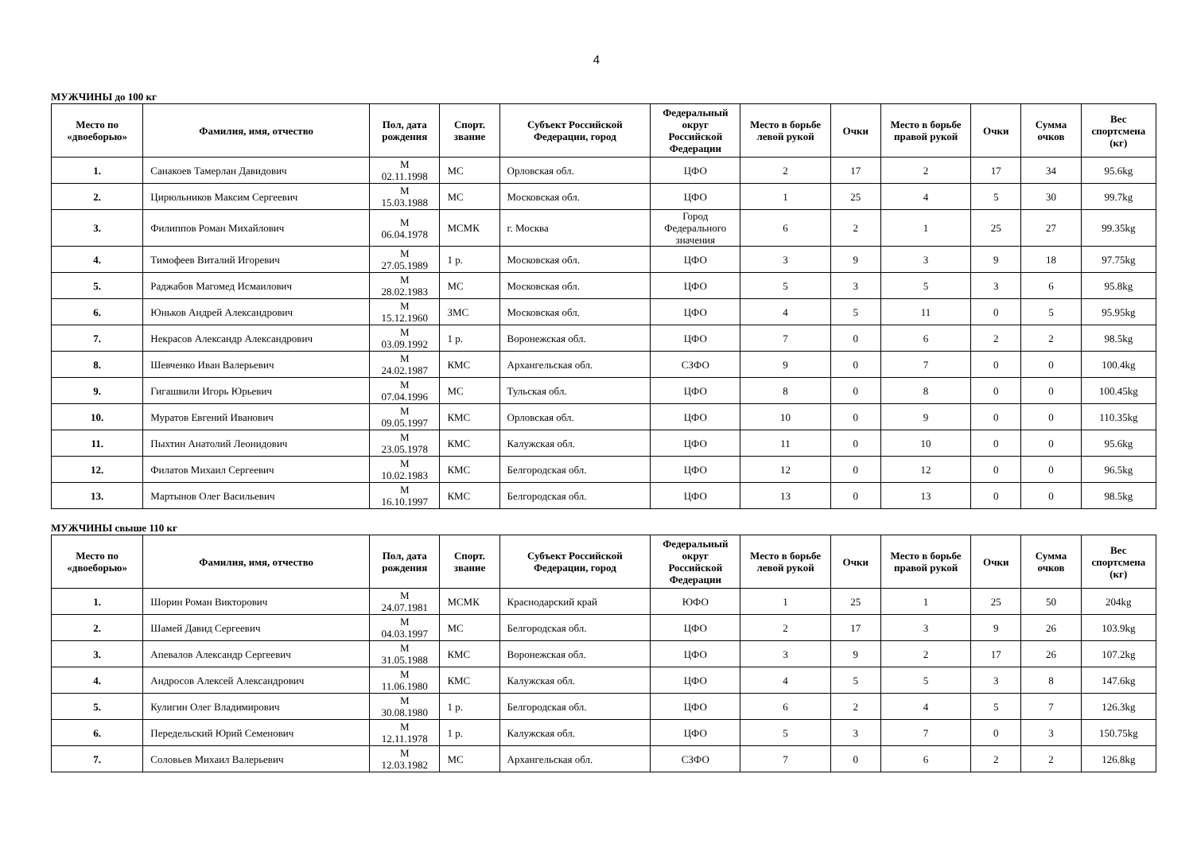4
МУЖЧИНЫ до 100 кг
| Место по «двоеборью» | Фамилия, имя, отчество | Пол, дата рождения | Спорт. звание | Субъект Российской Федерации, город | Федеральный округ Российской Федерации | Место в борьбе левой рукой | Очки | Место в борьбе правой рукой | Очки | Сумма очков | Вес спортсмена (кг) |
| --- | --- | --- | --- | --- | --- | --- | --- | --- | --- | --- | --- |
| 1. | Санакоев Тамерлан Давидович | М 02.11.1998 | МС | Орловская обл. | ЦФО | 2 | 17 | 2 | 17 | 34 | 95.6kg |
| 2. | Цирюльников Максим Сергеевич | М 15.03.1988 | МС | Московская обл. | ЦФО | 1 | 25 | 4 | 5 | 30 | 99.7kg |
| 3. | Филиппов Роман Михайлович | М 06.04.1978 | МСМК | г. Москва | Город Федерального значения | 6 | 2 | 1 | 25 | 27 | 99.35kg |
| 4. | Тимофеев Виталий Игоревич | М 27.05.1989 | 1 р. | Московская обл. | ЦФО | 3 | 9 | 3 | 9 | 18 | 97.75kg |
| 5. | Раджабов Магомед Исмаилович | М 28.02.1983 | МС | Московская обл. | ЦФО | 5 | 3 | 5 | 3 | 6 | 95.8kg |
| 6. | Юньков Андрей Александрович | М 15.12.1960 | ЗМС | Московская обл. | ЦФО | 4 | 5 | 11 | 0 | 5 | 95.95kg |
| 7. | Некрасов Александр Александрович | М 03.09.1992 | 1 р. | Воронежская обл. | ЦФО | 7 | 0 | 6 | 2 | 2 | 98.5kg |
| 8. | Шевченко Иван Валерьевич | М 24.02.1987 | КМС | Архангельская обл. | СЗФО | 9 | 0 | 7 | 0 | 0 | 100.4kg |
| 9. | Гигашвили Игорь Юрьевич | М 07.04.1996 | МС | Тульская обл. | ЦФО | 8 | 0 | 8 | 0 | 0 | 100.45kg |
| 10. | Муратов Евгений Иванович | М 09.05.1997 | КМС | Орловская обл. | ЦФО | 10 | 0 | 9 | 0 | 0 | 110.35kg |
| 11. | Пыхтин Анатолий Леонидович | М 23.05.1978 | КМС | Калужская обл. | ЦФО | 11 | 0 | 10 | 0 | 0 | 95.6kg |
| 12. | Филатов Михаил Сергеевич | М 10.02.1983 | КМС | Белгородская обл. | ЦФО | 12 | 0 | 12 | 0 | 0 | 96.5kg |
| 13. | Мартынов Олег Васильевич | М 16.10.1997 | КМС | Белгородская обл. | ЦФО | 13 | 0 | 13 | 0 | 0 | 98.5kg |
МУЖЧИНЫ свыше 110 кг
| Место по «двоеборью» | Фамилия, имя, отчество | Пол, дата рождения | Спорт. звание | Субъект Российской Федерации, город | Федеральный округ Российской Федерации | Место в борьбе левой рукой | Очки | Место в борьбе правой рукой | Очки | Сумма очков | Вес спортсмена (кг) |
| --- | --- | --- | --- | --- | --- | --- | --- | --- | --- | --- | --- |
| 1. | Шорин Роман Викторович | М 24.07.1981 | МСМК | Краснодарский край | ЮФО | 1 | 25 | 1 | 25 | 50 | 204kg |
| 2. | Шамей Давид Сергеевич | М 04.03.1997 | МС | Белгородская обл. | ЦФО | 2 | 17 | 3 | 9 | 26 | 103.9kg |
| 3. | Апевалов Александр Сергеевич | М 31.05.1988 | КМС | Воронежская обл. | ЦФО | 3 | 9 | 2 | 17 | 26 | 107.2kg |
| 4. | Андросов Алексей Александрович | М 11.06.1980 | КМС | Калужская обл. | ЦФО | 4 | 5 | 5 | 3 | 8 | 147.6kg |
| 5. | Кулигин Олег Владимирович | М 30.08.1980 | 1 р. | Белгородская обл. | ЦФО | 6 | 2 | 4 | 5 | 7 | 126.3kg |
| 6. | Передельский Юрий Семенович | М 12.11.1978 | 1 р. | Калужская обл. | ЦФО | 5 | 3 | 7 | 0 | 3 | 150.75kg |
| 7. | Соловьев Михаил Валерьевич | М 12.03.1982 | МС | Архангельская обл. | СЗФО | 7 | 0 | 6 | 2 | 2 | 126.8kg |